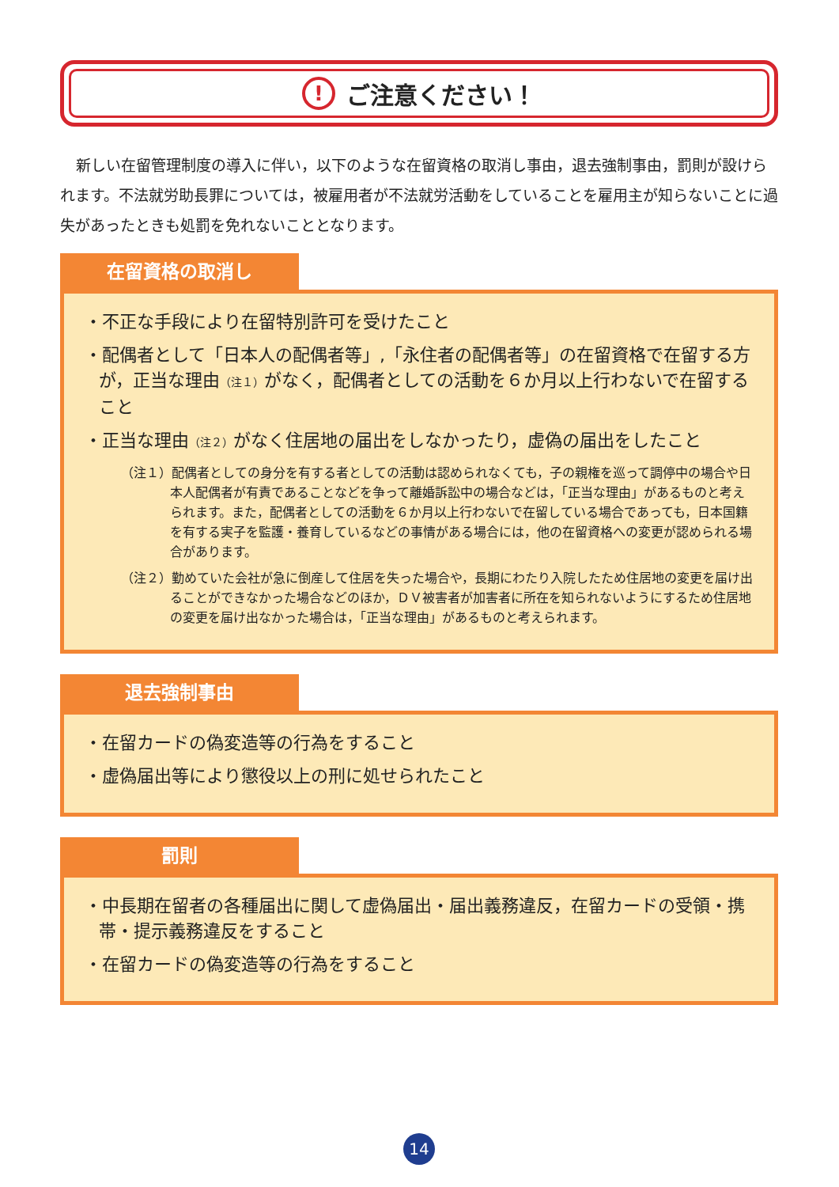! ご注意ください！
新しい在留管理制度の導入に伴い，以下のような在留資格の取消し事由，退去強制事由，罰則が設けられます。不法就労助長罪については，被雇用者が不法就労活動をしていることを雇用主が知らないことに過失があったときも処罰を免れないこととなります。
在留資格の取消し
・不正な手段により在留特別許可を受けたこと
・配偶者として「日本人の配偶者等」,「永住者の配偶者等」の在留資格で在留する方が，正当な理由（注１）がなく，配偶者としての活動を６か月以上行わないで在留すること
・正当な理由（注２）がなく住居地の届出をしなかったり，虚偽の届出をしたこと
（注１）配偶者としての身分を有する者としての活動は認められなくても，子の親権を巡って調停中の場合や日本人配偶者が有責であることなどを争って離婚訴訟中の場合などは，「正当な理由」があるものと考えられます。また，配偶者としての活動を６か月以上行わないで在留している場合であっても，日本国籍を有する実子を監護・養育しているなどの事情がある場合には，他の在留資格への変更が認められる場合があります。
（注２）勤めていた会社が急に倒産して住居を失った場合や，長期にわたり入院したため住居地の変更を届け出ることができなかった場合などのほか，ＤＶ被害者が加害者に所在を知られないようにするため住居地の変更を届け出なかった場合は，「正当な理由」があるものと考えられます。
退去強制事由
・在留カードの偽変造等の行為をすること
・虚偽届出等により懲役以上の刑に処せられたこと
罰則
・中長期在留者の各種届出に関して虚偽届出・届出義務違反，在留カードの受領・携帯・提示義務違反をすること
・在留カードの偽変造等の行為をすること
14